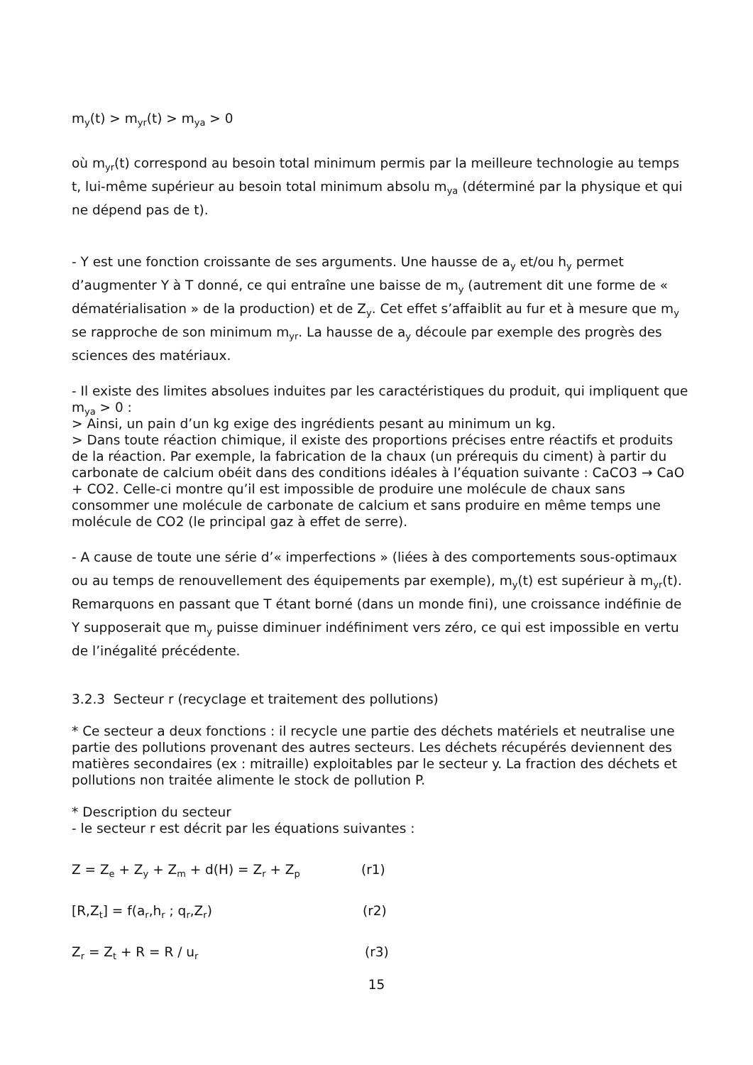m<sub>y</sub>(t) > m<sub>yr</sub>(t) > m<sub>ya</sub> > 0
où m<sub>yr</sub>(t) correspond au besoin total minimum permis par la meilleure technologie au temps t, lui-même supérieur au besoin total minimum absolu m<sub>ya</sub> (déterminé par la physique et qui ne dépend pas de t).
- Y est une fonction croissante de ses arguments. Une hausse de a<sub>y</sub> et/ou h<sub>y</sub> permet d’augmenter Y à T donné, ce qui entraîne une baisse de m<sub>y</sub> (autrement dit une forme de « dématérialisation » de la production) et de Z<sub>y</sub>. Cet effet s’affaiblit au fur et à mesure que m<sub>y</sub> se rapproche de son minimum m<sub>yr</sub>. La hausse de a<sub>y</sub> découle par exemple des progrès des sciences des matériaux.
- Il existe des limites absolues induites par les caractéristiques du produit, qui impliquent que m<sub>ya</sub> > 0 :
> Ainsi, un pain d’un kg exige des ingrédients pesant au minimum un kg.
> Dans toute réaction chimique, il existe des proportions précises entre réactifs et produits de la réaction. Par exemple, la fabrication de la chaux (un prérequis du ciment) à partir du carbonate de calcium obéit dans des conditions idéales à l’équation suivante : CaCO3 → CaO + CO2. Celle-ci montre qu’il est impossible de produire une molécule de chaux sans consommer une molécule de carbonate de calcium et sans produire en même temps une molécule de CO2 (le principal gaz à effet de serre).
- A cause de toute une série d’« imperfections » (liées à des comportements sous-optimaux ou au temps de renouvellement des équipements par exemple), m<sub>y</sub>(t) est supérieur à m<sub>yr</sub>(t). Remarquons en passant que T étant borné (dans un monde fini), une croissance indéfinie de Y supposerait que m<sub>y</sub> puisse diminuer indéfiniment vers zéro, ce qui est impossible en vertu de l’inégalité précédente.
3.2.3 Secteur r (recyclage et traitement des pollutions)
* Ce secteur a deux fonctions : il recycle une partie des déchets matériels et neutralise une partie des pollutions provenant des autres secteurs. Les déchets récupérés deviennent des matières secondaires (ex : mitraille) exploitables par le secteur y. La fraction des déchets et pollutions non traitée alimente le stock de pollution P.
* Description du secteur
- le secteur r est décrit par les équations suivantes :
Z = Z<sub>e</sub> + Z<sub>y</sub> + Z<sub>m</sub> + d(H) = Z<sub>r</sub> + Z<sub>p</sub> (r1)
[R,Z<sub>t</sub>] = f(a<sub>r</sub>,h<sub>r</sub> ; q<sub>r</sub>,Z<sub>r</sub>) (r2)
Z<sub>r</sub> = Z<sub>t</sub> + R = R / u<sub>r</sub> (r3)
15